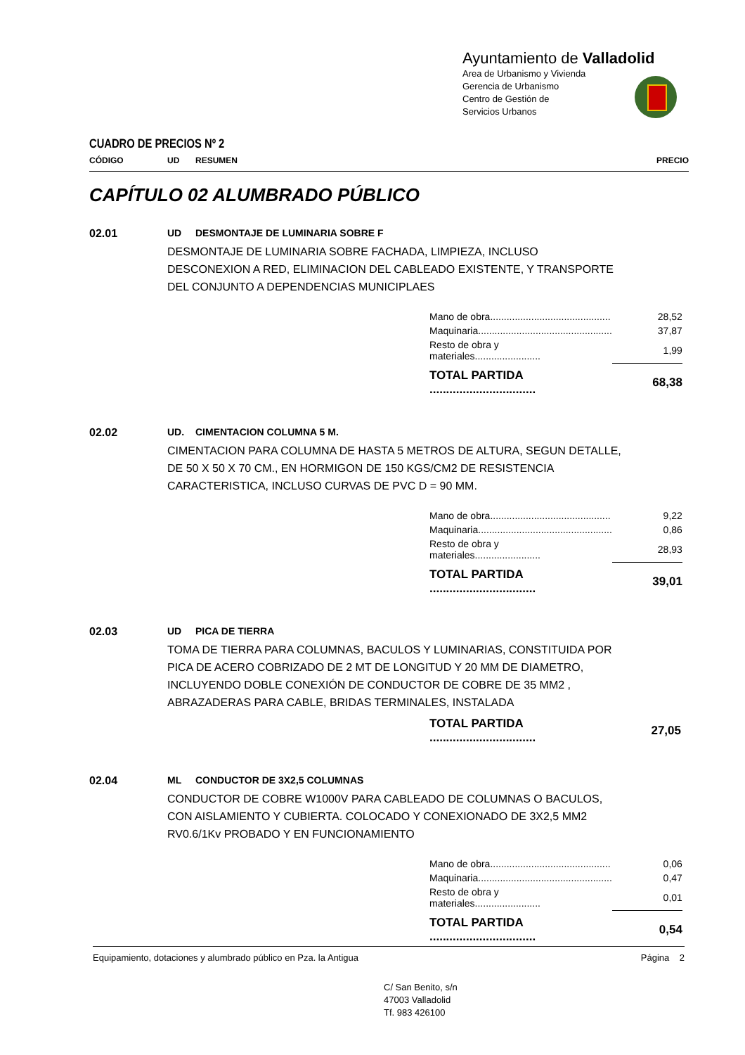Ayuntamiento de Valladolid
Area de Urbanismo y Vivienda
Gerencia de Urbanismo
Centro de Gestión de
Servicios Urbanos
CUADRO DE PRECIOS Nº 2
CÓDIGO UD RESUMEN PRECIO
CAPÍTULO 02 ALUMBRADO PÚBLICO
02.01 UD DESMONTAJE DE LUMINARIA SOBRE F
DESMONTAJE DE LUMINARIA SOBRE FACHADA, LIMPIEZA, INCLUSO DESCONEXION A RED, ELIMINACION DEL CABLEADO EXISTENTE, Y TRANSPORTE DEL CONJUNTO A DEPENDENCIAS MUNICIPLAES
| Mano de obra............................................ | 28,52 |
| Maquinaria................................................. | 37,87 |
| Resto de obra y materiales........................ | 1,99 |
| TOTAL PARTIDA ................................ | 68,38 |
02.02 UD. CIMENTACION COLUMNA 5 M.
CIMENTACION PARA COLUMNA DE HASTA 5 METROS DE ALTURA, SEGUN DETALLE, DE 50 X 50 X 70 CM., EN HORMIGON DE 150 KGS/CM2 DE RESISTENCIA CARACTERISTICA, INCLUSO CURVAS DE PVC D = 90 MM.
| Mano de obra............................................ | 9,22 |
| Maquinaria................................................. | 0,86 |
| Resto de obra y materiales........................ | 28,93 |
| TOTAL PARTIDA ................................ | 39,01 |
02.03 UD PICA DE TIERRA
TOMA DE TIERRA PARA COLUMNAS, BACULOS Y LUMINARIAS, CONSTITUIDA POR PICA DE ACERO COBRIZADO DE 2 MT DE LONGITUD Y 20 MM DE DIAMETRO, INCLUYENDO DOBLE CONEXIÓN DE CONDUCTOR DE COBRE DE 35 MM2 , ABRAZADERAS PARA CABLE, BRIDAS TERMINALES, INSTALADA
| TOTAL PARTIDA ................................ | 27,05 |
02.04 ML CONDUCTOR DE 3X2,5 COLUMNAS
CONDUCTOR DE COBRE W1000V PARA CABLEADO DE COLUMNAS O BACULOS, CON AISLAMIENTO Y CUBIERTA. COLOCADO Y CONEXIONADO DE 3X2,5 MM2 RV0.6/1Kv PROBADO Y EN FUNCIONAMIENTO
| Mano de obra............................................ | 0,06 |
| Maquinaria................................................. | 0,47 |
| Resto de obra y materiales........................ | 0,01 |
| TOTAL PARTIDA ................................ | 0,54 |
Equipamiento, dotaciones y alumbrado público en Pza. la Antigua Página 2
C/ San Benito, s/n
47003 Valladolid
Tf. 983 426100